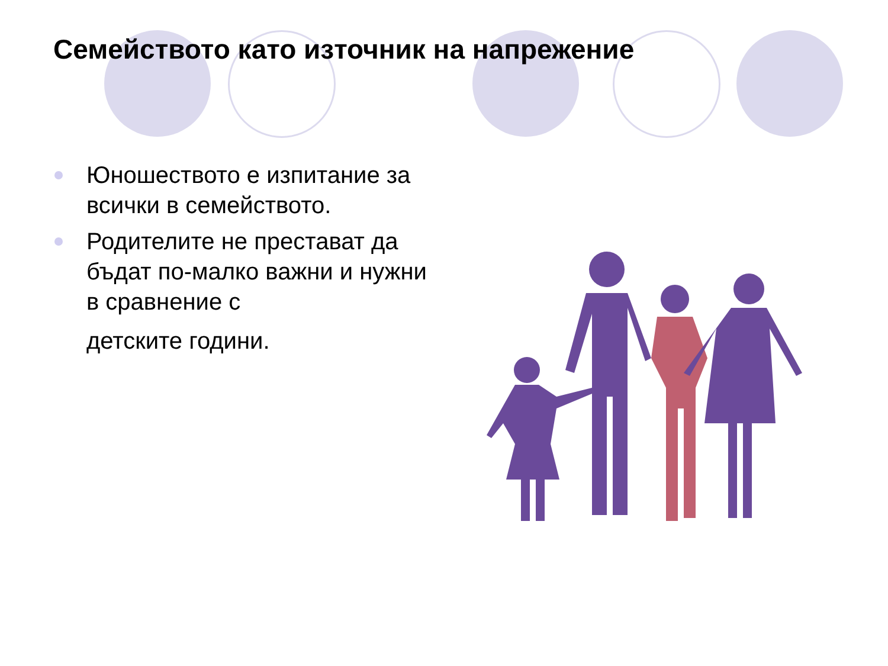Семейството като източник на напрежение
Юношеството е изпитание за всички в семейството.
Родителите не престават да бъдат по-малко важни и нужни в сравнение с
детските години.